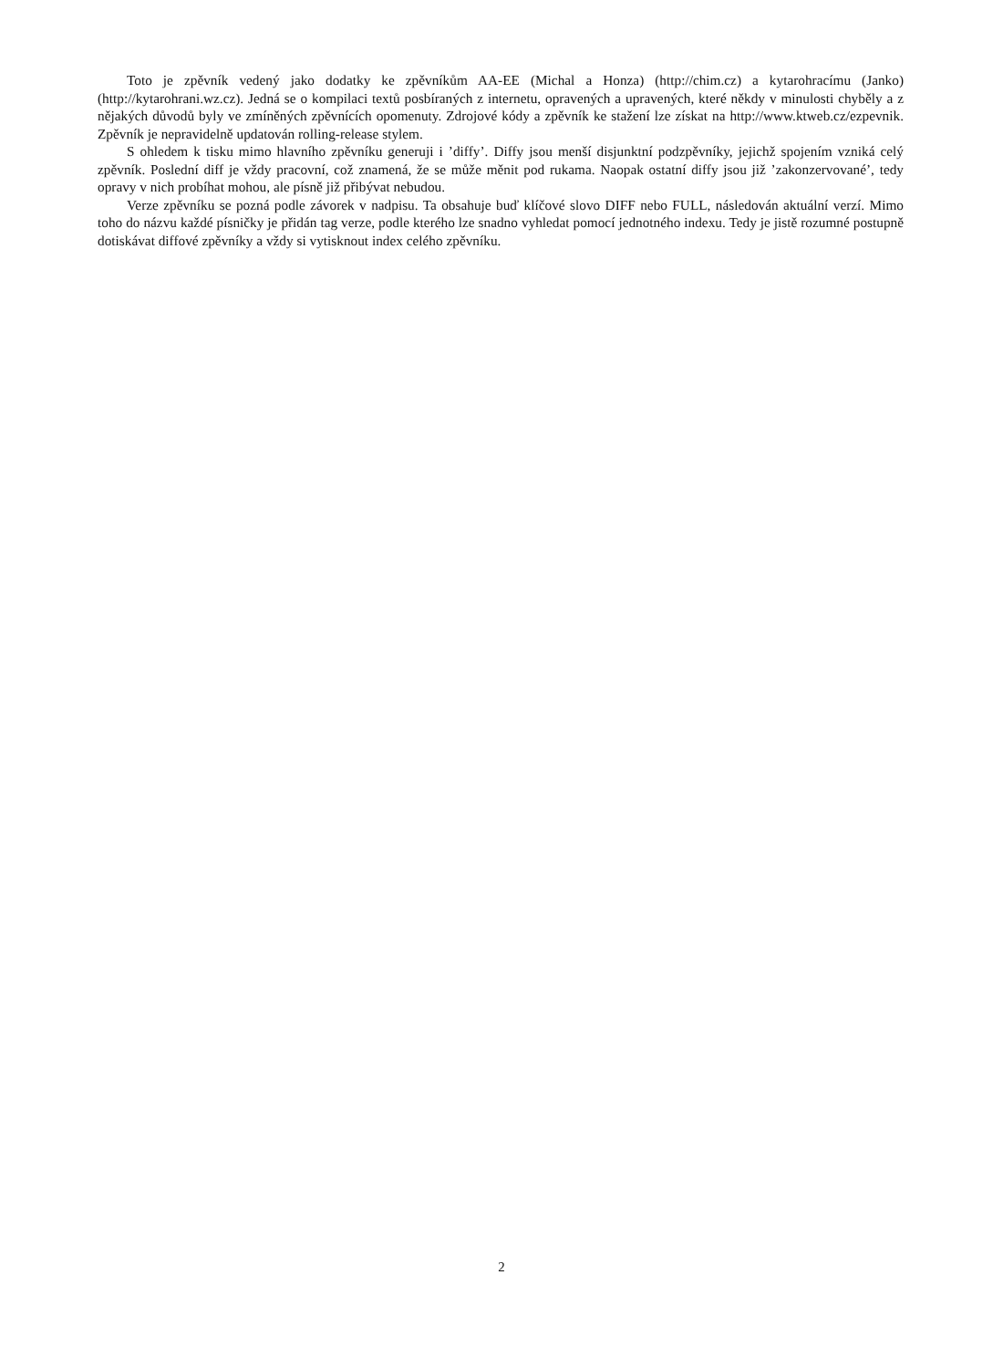Toto je zpěvník vedený jako dodatky ke zpěvníkům AA-EE (Michal a Honza) (http://chim.cz) a kytarohracímu (Janko) (http://kytarohrani.wz.cz). Jedná se o kompilaci textů posbíraných z internetu, opravených a upravených, které někdy v minulosti chyběly a z nějakých důvodů byly ve zmíněných zpěvnících opomenuty. Zdrojové kódy a zpěvník ke stažení lze získat na http://www.ktweb.cz/ezpevnik. Zpěvník je nepravidelně updatován rolling-release stylem.
S ohledem k tisku mimo hlavního zpěvníku generuji i ’diffy’. Diffy jsou menší disjunktní podzpěvníky, jejichž spojením vzniká celý zpěvník. Poslední diff je vždy pracovní, což znamená, že se může měnit pod rukama. Naopak ostatní diffy jsou již ’zakonzervované’, tedy opravy v nich probíhat mohou, ale písně již přibývat nebudou.
Verze zpěvníku se pozná podle závorek v nadpisu. Ta obsahuje buď klíčové slovo DIFF nebo FULL, následován aktuální verzí. Mimo toho do názvu každé písničky je přidán tag verze, podle kterého lze snadno vyhledat pomocí jednotného indexu. Tedy je jistě rozumné postupně dotiskávat diffové zpěvníky a vždy si vytisknout index celého zpěvníku.
2